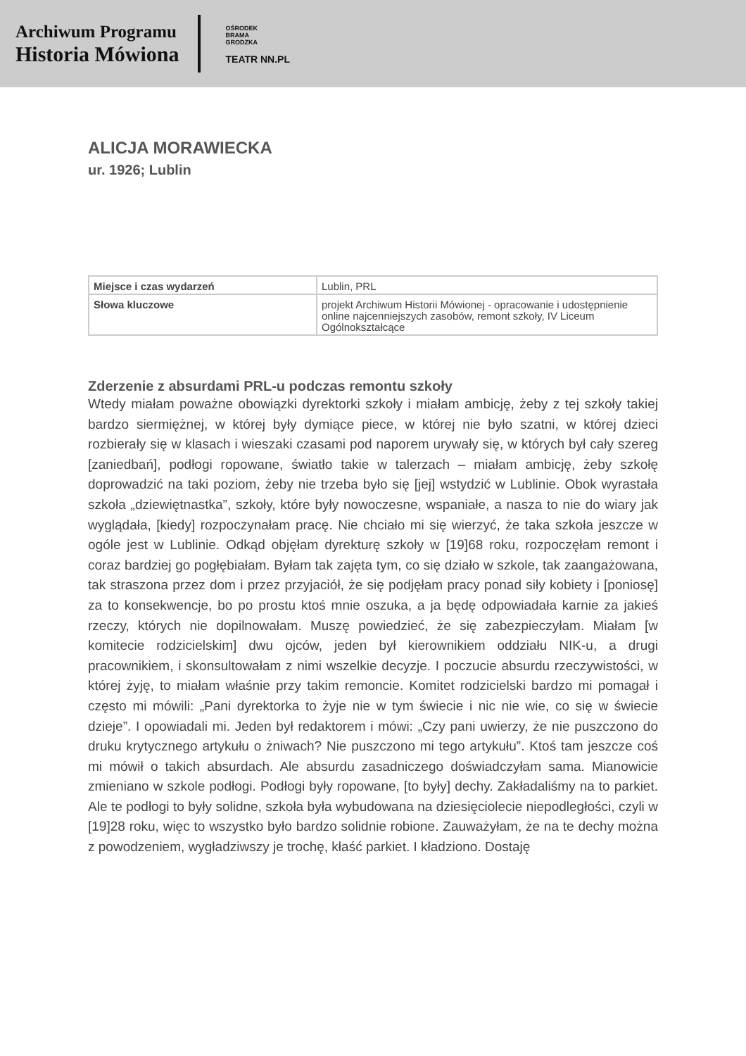Archiwum Programu
Historia Mówiona
OŚRODEK
BRAMA
GRODZKA
TEATR NN.PL
ALICJA MORAWIECKA
ur. 1926; Lublin
| Miejsce i czas wydarzeń | Lublin, PRL |
| Słowa kluczowe | projekt Archiwum Historii Mówionej - opracowanie i udostępnienie online najcenniejszych zasobów, remont szkoły, IV Liceum Ogólnokształcące |
Zderzenie z absurdami PRL-u podczas remontu szkoły
Wtedy miałam poważne obowiązki dyrektorki szkoły i miałam ambicję, żeby z tej szkoły takiej bardzo siermiężnej, w której były dymiące piece, w której nie było szatni, w której dzieci rozbierały się w klasach i wieszaki czasami pod naporem urywały się, w których był cały szereg [zaniedbań], podłogi ropowane, światło takie w talerzach – miałam ambicję, żeby szkołę doprowadzić na taki poziom, żeby nie trzeba było się [jej] wstydzić w Lublinie. Obok wyrastała szkoła „dziewiętnastka”, szkoły, które były nowoczesne, wspaniałe, a nasza to nie do wiary jak wyglądała, [kiedy] rozpoczynałam pracę. Nie chciało mi się wierzyć, że taka szkoła jeszcze w ogóle jest w Lublinie. Odkąd objęłam dyrekturę szkoły w [19]68 roku, rozpoczęłam remont i coraz bardziej go pogłębiałam. Byłam tak zajęta tym, co się działo w szkole, tak zaangażowana, tak straszona przez dom i przez przyjaciół, że się podjęłam pracy ponad siły kobiety i [poniosę] za to konsekwencje, bo po prostu ktoś mnie oszuka, a ja będę odpowiadała karnie za jakieś rzeczy, których nie dopilnowałam. Muszę powiedzieć, że się zabezpieczyłam. Miałam [w komitecie rodzicielskim] dwu ojców, jeden był kierownikiem oddziału NIK-u, a drugi pracownikiem, i skonsultowałam z nimi wszelkie decyzje. I poczucie absurdu rzeczywistości, w której żyję, to miałam właśnie przy takim remoncie. Komitet rodzicielski bardzo mi pomagał i często mi mówili: „Pani dyrektorka to żyje nie w tym świecie i nic nie wie, co się w świecie dzieje”. I opowiadali mi. Jeden był redaktorem i mówi: „Czy pani uwierzy, że nie puszczono do druku krytycznego artykułu o żniwach? Nie puszczono mi tego artykułu”. Ktoś tam jeszcze coś mi mówił o takich absurdach. Ale absurdu zasadniczego doświadczyłam sama. Mianowicie zmieniano w szkole podłogi. Podłogi były ropowane, [to były] dechy. Zakładaliśmy na to parkiet. Ale te podłogi to były solidne, szkoła była wybudowana na dziesięciolecie niepodległości, czyli w [19]28 roku, więc to wszystko było bardzo solidnie robione. Zauważyłam, że na te dechy można z powodzeniem, wygładziwszy je trochę, kłaść parkiet. I kładziono. Dostaję